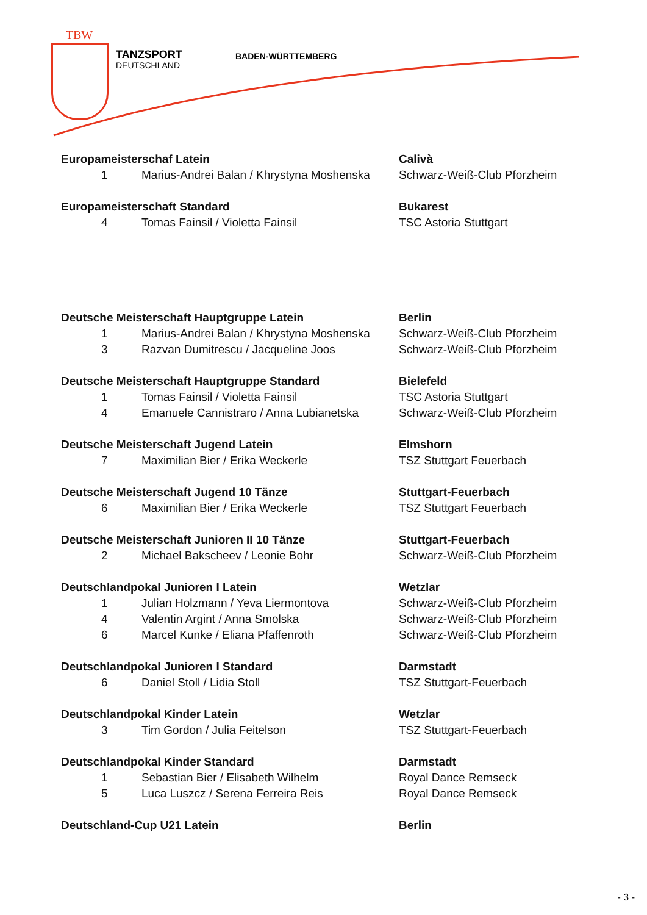TBW
TANZSPORT
DEUTSCHLAND
BADEN-WÜRTTEMBERG
| Europameisterschaf Latein | | Calivà |
| 1 | Marius-Andrei Balan / Khrystyna Moshenska | Schwarz-Weiß-Club Pforzheim |
| Europameisterschaft Standard | | Bukarest |
| 4 | Tomas Fainsil / Violetta Fainsil | TSC Astoria Stuttgart |
| Deutsche Meisterschaft Hauptgruppe Latein | | Berlin |
| 1 | Marius-Andrei Balan / Khrystyna Moshenska | Schwarz-Weiß-Club Pforzheim |
| 3 | Razvan Dumitrescu / Jacqueline Joos | Schwarz-Weiß-Club Pforzheim |
| Deutsche Meisterschaft Hauptgruppe Standard | | Bielefeld |
| 1 | Tomas Fainsil / Violetta Fainsil | TSC Astoria Stuttgart |
| 4 | Emanuele Cannistraro / Anna Lubianetska | Schwarz-Weiß-Club Pforzheim |
| Deutsche Meisterschaft Jugend Latein | | Elmshorn |
| 7 | Maximilian Bier / Erika Weckerle | TSZ Stuttgart Feuerbach |
| Deutsche Meisterschaft Jugend 10 Tänze | | Stuttgart-Feuerbach |
| 6 | Maximilian Bier / Erika Weckerle | TSZ Stuttgart Feuerbach |
| Deutsche Meisterschaft Junioren II 10 Tänze | | Stuttgart-Feuerbach |
| 2 | Michael Bakscheev / Leonie Bohr | Schwarz-Weiß-Club Pforzheim |
| Deutschlandpokal Junioren I Latein | | Wetzlar |
| 1 | Julian Holzmann / Yeva Liermontova | Schwarz-Weiß-Club Pforzheim |
| 4 | Valentin Argint / Anna Smolska | Schwarz-Weiß-Club Pforzheim |
| 6 | Marcel Kunke / Eliana Pfaffenroth | Schwarz-Weiß-Club Pforzheim |
| Deutschlandpokal Junioren I Standard | | Darmstadt |
| 6 | Daniel Stoll / Lidia Stoll | TSZ Stuttgart-Feuerbach |
| Deutschlandpokal Kinder Latein | | Wetzlar |
| 3 | Tim Gordon / Julia Feitelson | TSZ Stuttgart-Feuerbach |
| Deutschlandpokal Kinder Standard | | Darmstadt |
| 1 | Sebastian Bier / Elisabeth Wilhelm | Royal Dance Remseck |
| 5 | Luca Luszcz / Serena Ferreira Reis | Royal Dance Remseck |
| Deutschland-Cup U21 Latein | | Berlin |
- 3 -